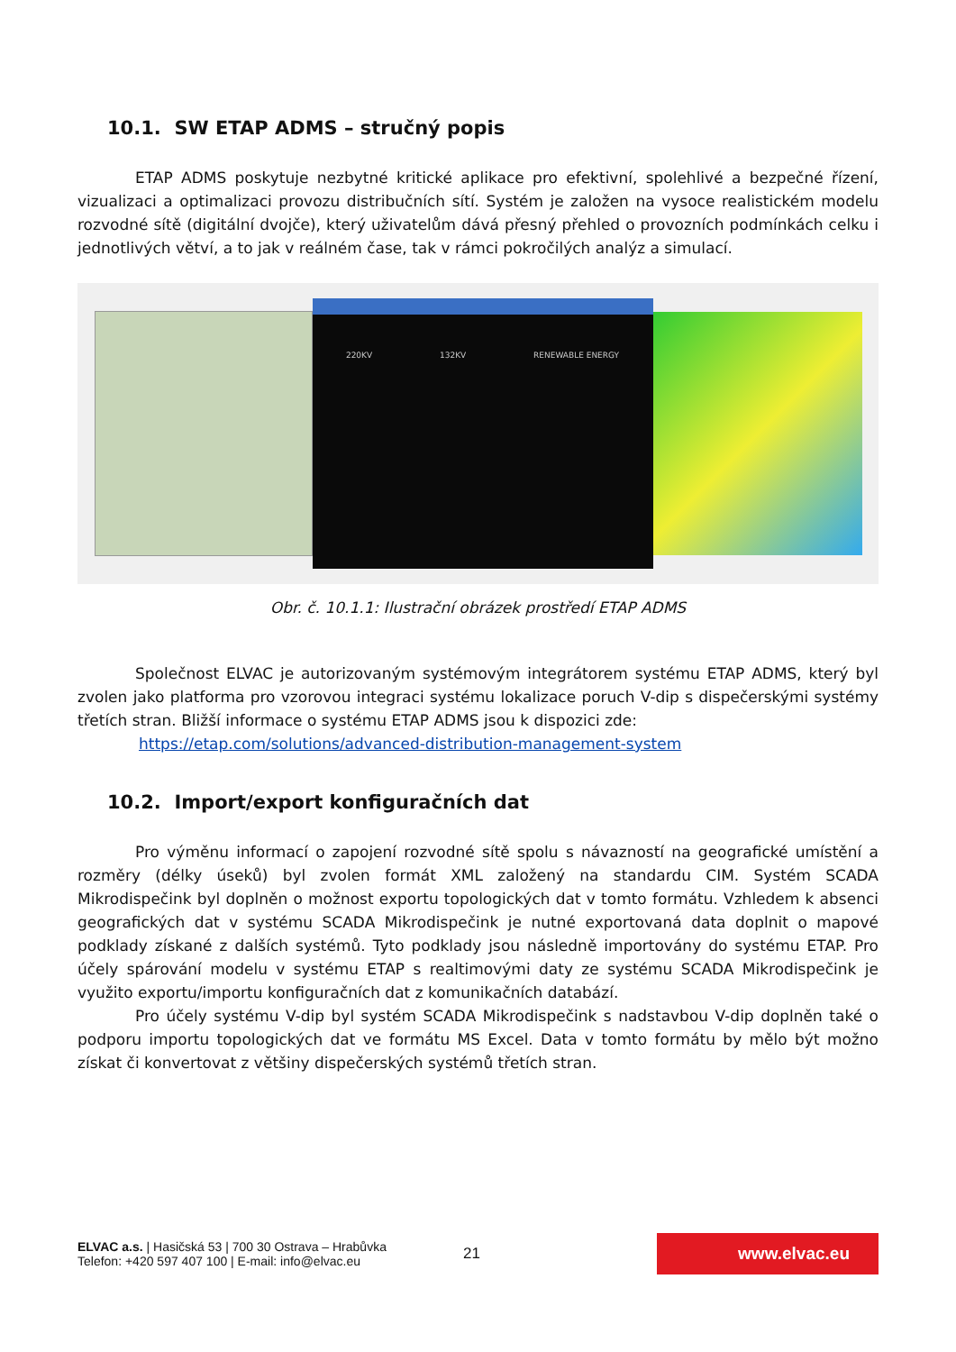10.1. SW ETAP ADMS – stručný popis
ETAP ADMS poskytuje nezbytné kritické aplikace pro efektivní, spolehlivé a bezpečné řízení, vizualizaci a optimalizaci provozu distribučních sítí. Systém je založen na vysoce realistickém modelu rozvodné sítě (digitální dvojče), který uživatelům dává přesný přehled o provozních podmínkách celku i jednotlivých větví, a to jak v reálném čase, tak v rámci pokročilých analýz a simulací.
220KV 132KV RENEWABLE ENERGY
Obr. č. 10.1.1: Ilustrační obrázek prostředí ETAP ADMS
Společnost ELVAC je autorizovaným systémovým integrátorem systému ETAP ADMS, který byl zvolen jako platforma pro vzorovou integraci systému lokalizace poruch V-dip s dispečerskými systémy třetích stran. Bližší informace o systému ETAP ADMS jsou k dispozici zde:
https://etap.com/solutions/advanced-distribution-management-system
10.2. Import/export konfiguračních dat
Pro výměnu informací o zapojení rozvodné sítě spolu s návazností na geografické umístění a rozměry (délky úseků) byl zvolen formát XML založený na standardu CIM. Systém SCADA Mikrodispečink byl doplněn o možnost exportu topologických dat v tomto formátu. Vzhledem k absenci geografických dat v systému SCADA Mikrodispečink je nutné exportovaná data doplnit o mapové podklady získané z dalších systémů. Tyto podklady jsou následně importovány do systému ETAP. Pro účely spárování modelu v systému ETAP s realtimovými daty ze systému SCADA Mikrodispečink je využito exportu/importu konfiguračních dat z komunikačních databází.
Pro účely systému V-dip byl systém SCADA Mikrodispečink s nadstavbou V-dip doplněn také o podporu importu topologických dat ve formátu MS Excel. Data v tomto formátu by mělo být možno získat či konvertovat z většiny dispečerských systémů třetích stran.
ELVAC a.s. | Hasičská 53 | 700 30 Ostrava – Hrabůvka
Telefon: +420 597 407 100 | E-mail: info@elvac.eu
21
www.elvac.eu